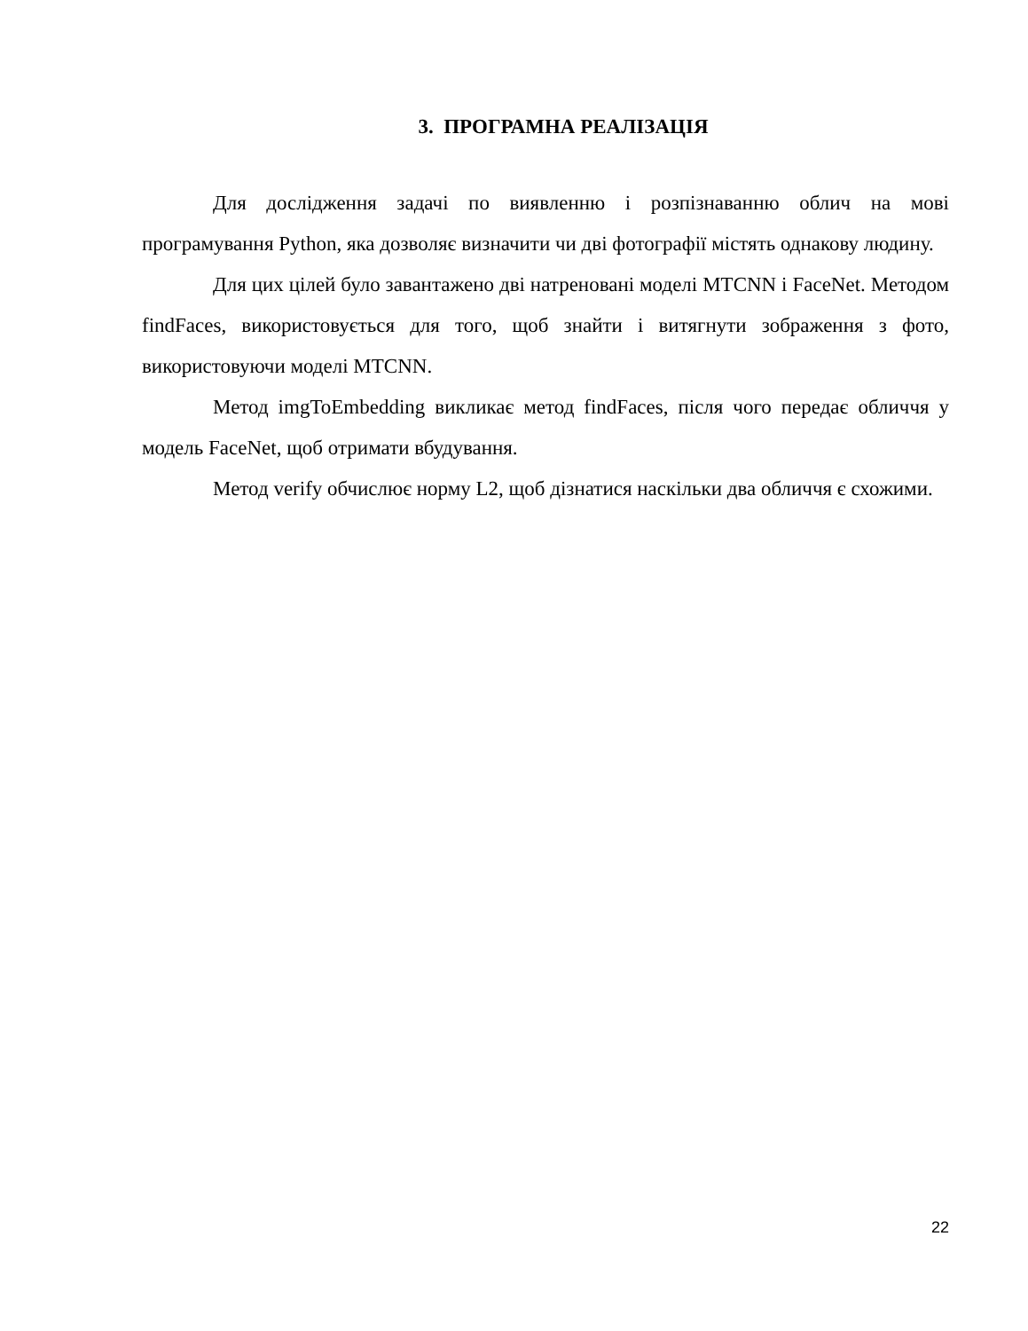3. ПРОГРАМНА РЕАЛІЗАЦІЯ
Для дослідження задачі по виявленню і розпізнаванню облич на мові програмування Python, яка дозволяє визначити чи дві фотографії містять однакову людину.
Для цих цілей було завантажено дві натреновані моделі MTCNN і FaceNet. Методом findFaces, використовується для того, щоб знайти і витягнути зображення з фото, використовуючи моделі MTCNN.
Метод imgToEmbedding викликає метод findFaces, після чого передає обличчя у модель FaceNet, щоб отримати вбудування.
Метод verify обчислює норму L2, щоб дізнатися наскільки два обличчя є схожими.
22